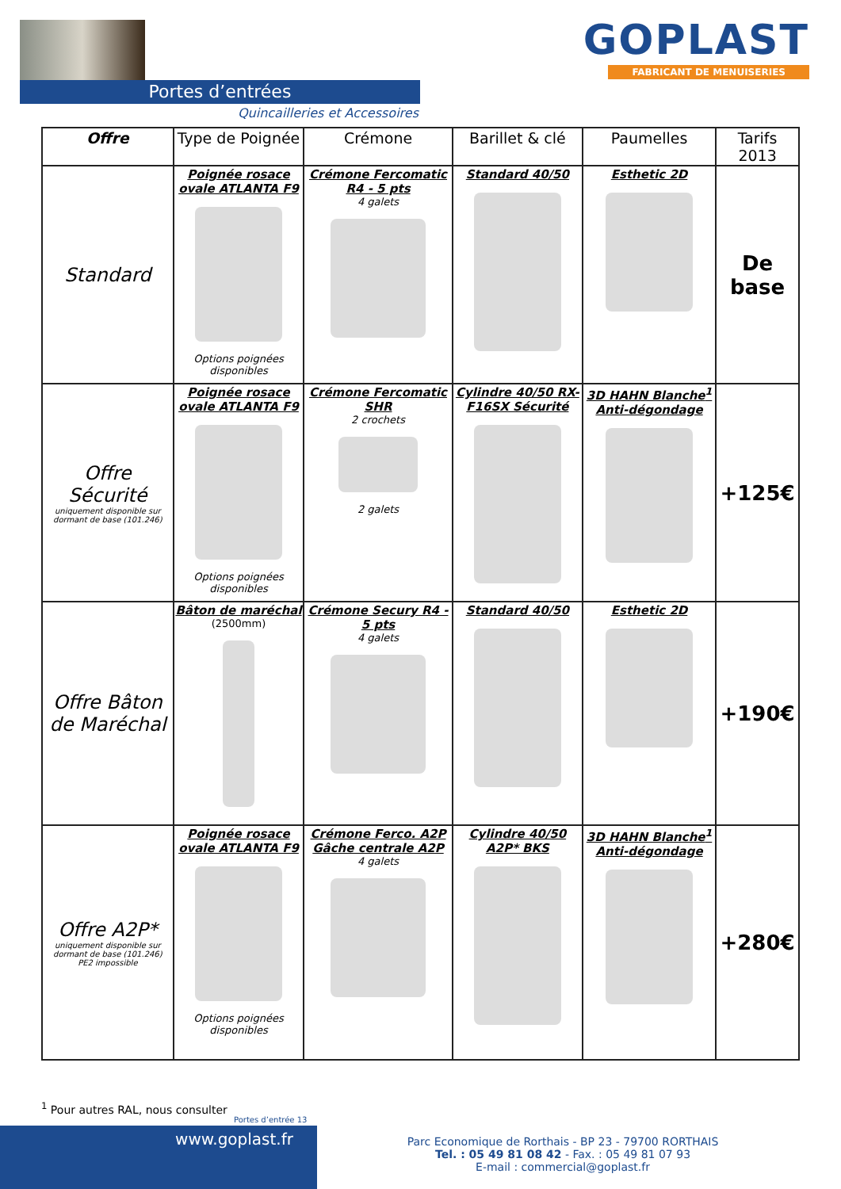Portes d’entrées
Quincailleries et Accessoires
GOPLAST
FABRICANT DE MENUISERIES
| Offre | Type de Poignée | Crémone | Barillet & clé | Paumelles | Tarifs 2013 |
| --- | --- | --- | --- | --- | --- |
| Standard | Poignée rosace ovale ATLANTA F9 Options poignées disponibles | Crémone Fercomatic R4 - 5 pts 4 galets | Standard 40/50 | Esthetic 2D | De base |
| Offre Sécurité uniquement disponible sur dormant de base (101.246) | Poignée rosace ovale ATLANTA F9 Options poignées disponibles | Crémone Fercomatic SHR 2 crochets 2 galets | Cylindre 40/50 RX-F16SX Sécurité | 3D HAHN Blanche<sup>1</sup> Anti-dégondage | +125€ |
| Offre Bâton de Maréchal | Bâton de maréchal (2500mm) | Crémone Secury R4 - 5 pts 4 galets | Standard 40/50 | Esthetic 2D | +190€ |
| Offre A2P* uniquement disponible sur dormant de base (101.246) PE2 impossible | Poignée rosace ovale ATLANTA F9 Options poignées disponibles | Crémone Ferco. A2P Gâche centrale A2P 4 galets | Cylindre 40/50 A2P* BKS | 3D HAHN Blanche<sup>1</sup> Anti-dégondage | +280€ |
<sup>1</sup> Pour autres RAL, nous consulter
Portes d’entrée 13
www.goplast.fr
Parc Economique de Rorthais - BP 23 - 79700 RORTHAIS
Tel. : 05 49 81 08 42 - Fax. : 05 49 81 07 93
E-mail : commercial@goplast.fr